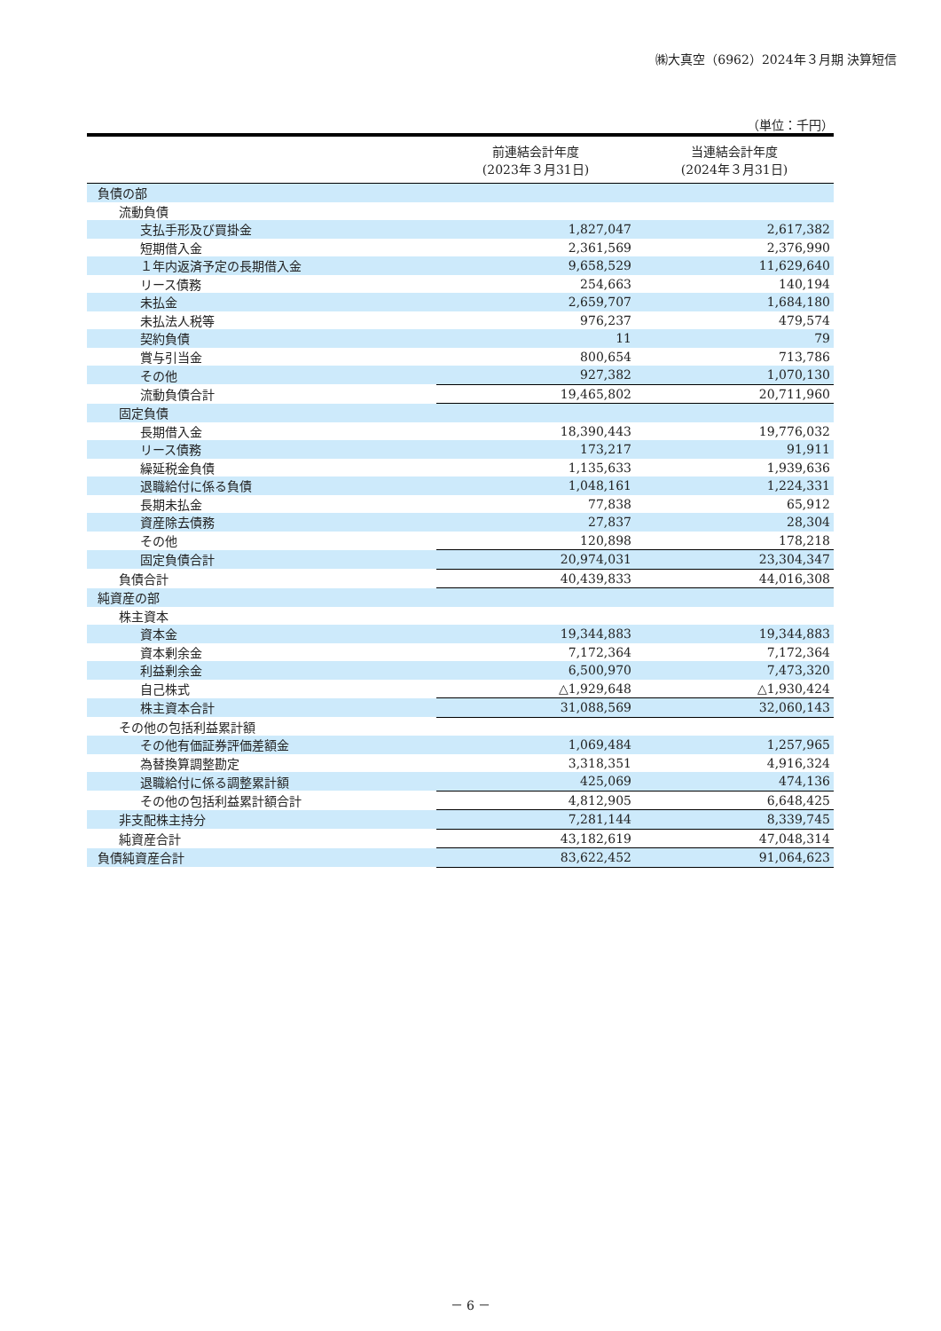㈱大真空（6962）2024年３月期 決算短信
（単位：千円）
| | 前連結会計年度 (2023年３月31日) | 当連結会計年度 (2024年３月31日) |
| --- | --- | --- |
| 負債の部 | | |
| 流動負債 | | |
| 支払手形及び買掛金 | 1,827,047 | 2,617,382 |
| 短期借入金 | 2,361,569 | 2,376,990 |
| １年内返済予定の長期借入金 | 9,658,529 | 11,629,640 |
| リース債務 | 254,663 | 140,194 |
| 未払金 | 2,659,707 | 1,684,180 |
| 未払法人税等 | 976,237 | 479,574 |
| 契約負債 | 11 | 79 |
| 賞与引当金 | 800,654 | 713,786 |
| その他 | 927,382 | 1,070,130 |
| 流動負債合計 | 19,465,802 | 20,711,960 |
| 固定負債 | | |
| 長期借入金 | 18,390,443 | 19,776,032 |
| リース債務 | 173,217 | 91,911 |
| 繰延税金負債 | 1,135,633 | 1,939,636 |
| 退職給付に係る負債 | 1,048,161 | 1,224,331 |
| 長期未払金 | 77,838 | 65,912 |
| 資産除去債務 | 27,837 | 28,304 |
| その他 | 120,898 | 178,218 |
| 固定負債合計 | 20,974,031 | 23,304,347 |
| 負債合計 | 40,439,833 | 44,016,308 |
| 純資産の部 | | |
| 株主資本 | | |
| 資本金 | 19,344,883 | 19,344,883 |
| 資本剰余金 | 7,172,364 | 7,172,364 |
| 利益剰余金 | 6,500,970 | 7,473,320 |
| 自己株式 | △1,929,648 | △1,930,424 |
| 株主資本合計 | 31,088,569 | 32,060,143 |
| その他の包括利益累計額 | | |
| その他有価証券評価差額金 | 1,069,484 | 1,257,965 |
| 為替換算調整勘定 | 3,318,351 | 4,916,324 |
| 退職給付に係る調整累計額 | 425,069 | 474,136 |
| その他の包括利益累計額合計 | 4,812,905 | 6,648,425 |
| 非支配株主持分 | 7,281,144 | 8,339,745 |
| 純資産合計 | 43,182,619 | 47,048,314 |
| 負債純資産合計 | 83,622,452 | 91,064,623 |
－ 6 －